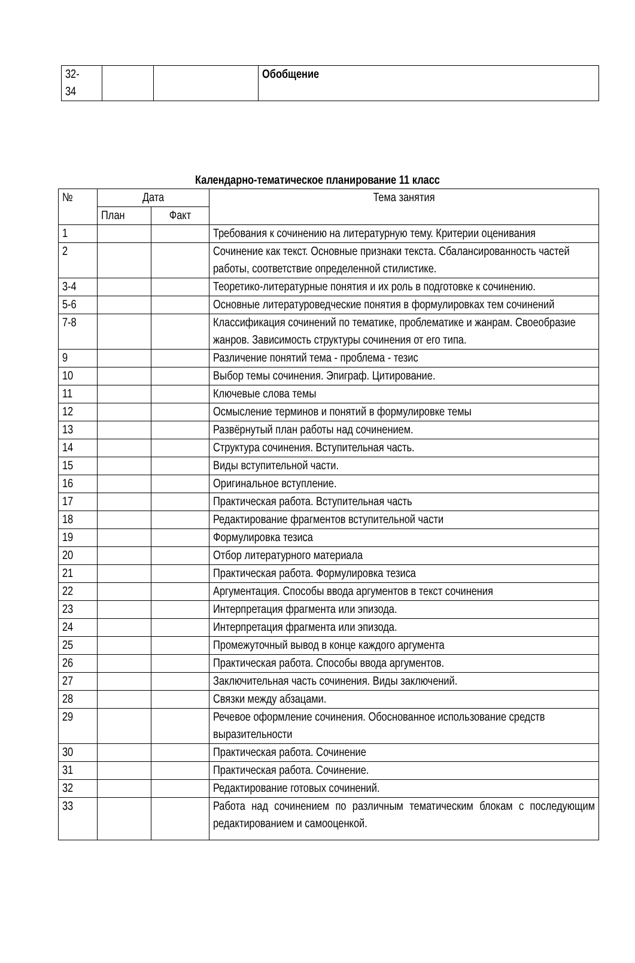| 32- 34 | | | Обобщение |
Календарно-тематическое планирование 11 класс
| № | Дата | | Тема занятия |
| --- | --- | --- | --- |
| | План | Факт | |
| 1 | | | Требования к сочинению на литературную тему. Критерии оценивания |
| 2 | | | Сочинение как текст. Основные признаки текста. Сбалансированность частей работы, соответствие определенной стилистике. |
| 3-4 | | | Теоретико-литературные понятия и их роль в подготовке к сочинению. |
| 5-6 | | | Основные литературоведческие понятия в формулировках тем сочинений |
| 7-8 | | | Классификация сочинений по тематике, проблематике и жанрам. Своеобразие жанров. Зависимость структуры сочинения от его типа. |
| 9 | | | Различение понятий тема - проблема - тезис |
| 10 | | | Выбор темы сочинения. Эпиграф. Цитирование. |
| 11 | | | Ключевые слова темы |
| 12 | | | Осмысление терминов и понятий в формулировке темы |
| 13 | | | Развёрнутый план работы над сочинением. |
| 14 | | | Структура сочинения. Вступительная часть. |
| 15 | | | Виды вступительной части. |
| 16 | | | Оригинальное вступление. |
| 17 | | | Практическая работа. Вступительная часть |
| 18 | | | Редактирование фрагментов вступительной части |
| 19 | | | Формулировка тезиса |
| 20 | | | Отбор литературного материала |
| 21 | | | Практическая работа. Формулировка тезиса |
| 22 | | | Аргументация. Способы ввода аргументов в текст сочинения |
| 23 | | | Интерпретация фрагмента или эпизода. |
| 24 | | | Интерпретация фрагмента или эпизода. |
| 25 | | | Промежуточный вывод в конце каждого аргумента |
| 26 | | | Практическая работа. Способы ввода аргументов. |
| 27 | | | Заключительная часть сочинения. Виды заключений. |
| 28 | | | Связки между абзацами. |
| 29 | | | Речевое оформление сочинения. Обоснованное использование средств выразительности |
| 30 | | | Практическая работа. Сочинение |
| 31 | | | Практическая работа. Сочинение. |
| 32 | | | Редактирование готовых сочинений. |
| 33 | | | Работа над сочинением по различным тематическим блокам с последующим редактированием и самооценкой. |